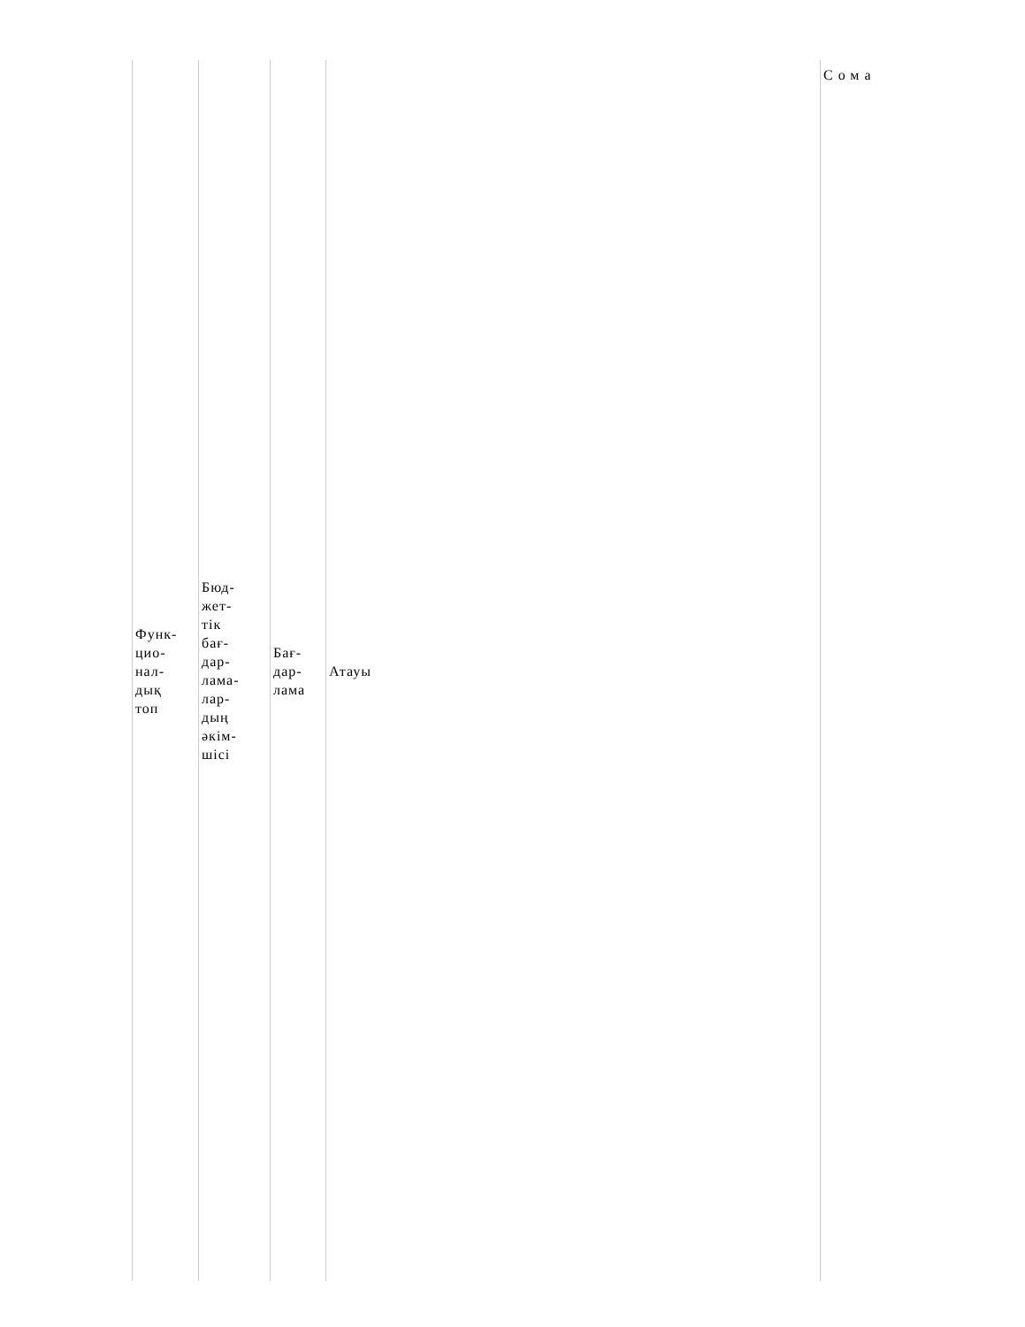| Функ- цио- нал- дық топ | Бюд- жет- тік бағ- дар- лама- лар- дың әкім- шісі | Бағ- дар- лама | Атауы | Сома |